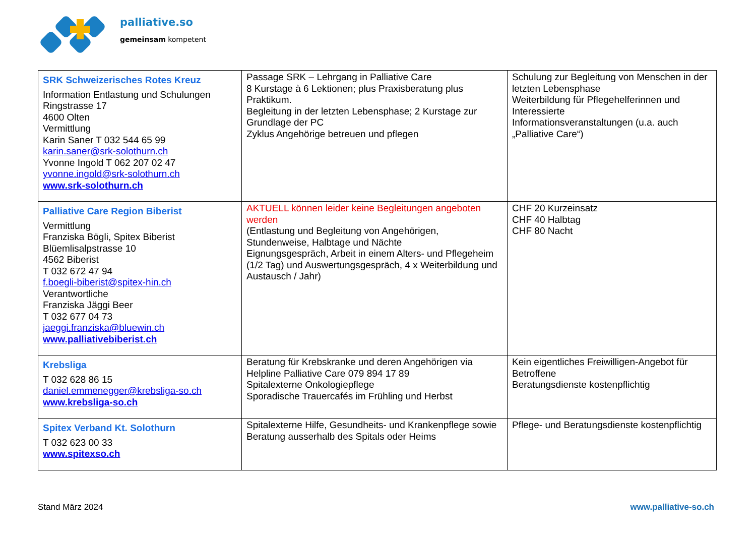palliative.so
gemeinsam kompetent
| SRK Schweizerisches Rotes Kreuz Information Entlastung und Schulungen Ringstrasse 17 4600 Olten Vermittlung Karin Saner T 032 544 65 99 karin.saner@srk-solothurn.ch Yvonne Ingold T 062 207 02 47 yvonne.ingold@srk-solothurn.ch www.srk-solothurn.ch | Passage SRK – Lehrgang in Palliative Care 8 Kurstage à 6 Lektionen; plus Praxisberatung plus Praktikum. Begleitung in der letzten Lebensphase; 2 Kurstage zur Grundlage der PC Zyklus Angehörige betreuen und pflegen | Schulung zur Begleitung von Menschen in der letzten Lebensphase Weiterbildung für Pflegehelferinnen und Interessierte Informationsveranstaltungen (u.a. auch „Palliative Care“) |
| Palliative Care Region Biberist Vermittlung Franziska Bögli, Spitex Biberist Blüemlisalpstrasse 10 4562 Biberist T 032 672 47 94 f.boegli-biberist@spitex-hin.ch Verantwortliche Franziska Jäggi Beer T 032 677 04 73 jaeggi.franziska@bluewin.ch www.palliativebiberist.ch | AKTUELL können leider keine Begleitungen angeboten werden (Entlastung und Begleitung von Angehörigen, Stundenweise, Halbtage und Nächte Eignungsgespräch, Arbeit in einem Alters- und Pflegeheim (1/2 Tag) und Auswertungsgespräch, 4 x Weiterbildung und Austausch / Jahr) | CHF 20 Kurzeinsatz CHF 40 Halbtag CHF 80 Nacht |
| Krebsliga T 032 628 86 15 daniel.emmenegger@krebsliga-so.ch www.krebsliga-so.ch | Beratung für Krebskranke und deren Angehörigen via Helpline Palliative Care 079 894 17 89 Spitalexterne Onkologiepflege Sporadische Trauercafés im Frühling und Herbst | Kein eigentliches Freiwilligen-Angebot für Betroffene Beratungsdienste kostenpflichtig |
| Spitex Verband Kt. Solothurn T 032 623 00 33 www.spitexso.ch | Spitalexterne Hilfe, Gesundheits- und Krankenpflege sowie Beratung ausserhalb des Spitals oder Heims | Pflege- und Beratungsdienste kostenpflichtig |
Stand März 2024 www.palliative-so.ch